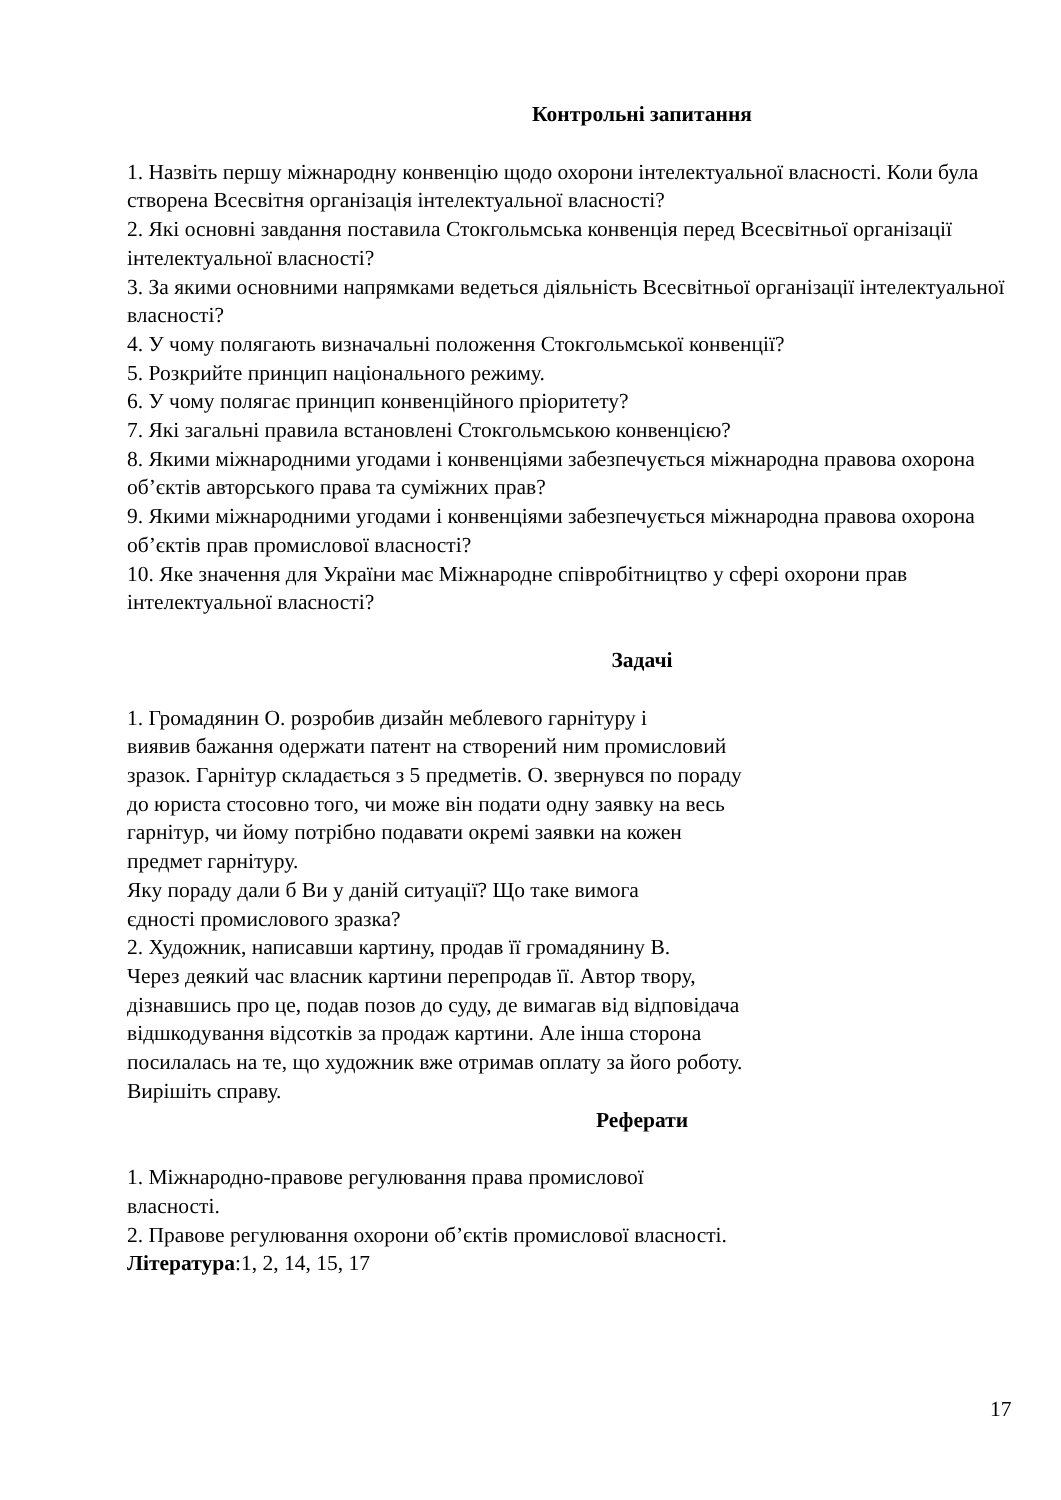Контрольні запитання
1. Назвіть першу міжнародну конвенцію щодо охорони інтелектуальної власності. Коли була створена Всесвітня організація інтелектуальної власності?
2. Які основні завдання поставила Стокгольмська конвенція перед Всесвітньої організації інтелектуальної власності?
3. За якими основними напрямками ведеться діяльність Всесвітньої організації інтелектуальної власності?
4. У чому полягають визначальні положення Стокгольмської конвенції?
5. Розкрийте принцип національного режиму.
6. У чому полягає принцип конвенційного пріоритету?
7. Які загальні правила встановлені Стокгольмською конвенцією?
8. Якими міжнародними угодами і конвенціями забезпечується міжнародна правова охорона об’єктів авторського права та суміжних прав?
9. Якими міжнародними угодами і конвенціями забезпечується міжнародна правова охорона об’єктів прав промислової власності?
10. Яке значення для України має Міжнародне співробітництво у сфері охорони прав інтелектуальної власності?
Задачі
1. Громадянин О. розробив дизайн меблевого гарнітуру і
виявив бажання одержати патент на створений ним промисловий
зразок. Гарнітур складається з 5 предметів. О. звернувся по пораду
до юриста стосовно того, чи може він подати одну заявку на весь
гарнітур, чи йому потрібно подавати окремі заявки на кожен
предмет гарнітуру.
Яку пораду дали б Ви у даній ситуації? Що таке вимога
єдності промислового зразка?
2. Художник, написавши картину, продав її громадянину В.
Через деякий час власник картини перепродав її. Автор твору,
дізнавшись про це, подав позов до суду, де вимагав від відповідача
відшкодування відсотків за продаж картини. Але інша сторона
посилалась на те, що художник вже отримав оплату за його роботу.
Вирішіть справу.
Реферати
1. Міжнародно-правове регулювання права промислової
власності.
2. Правове регулювання охорони об’єктів промислової власності.
Література:1, 2, 14, 15, 17
17